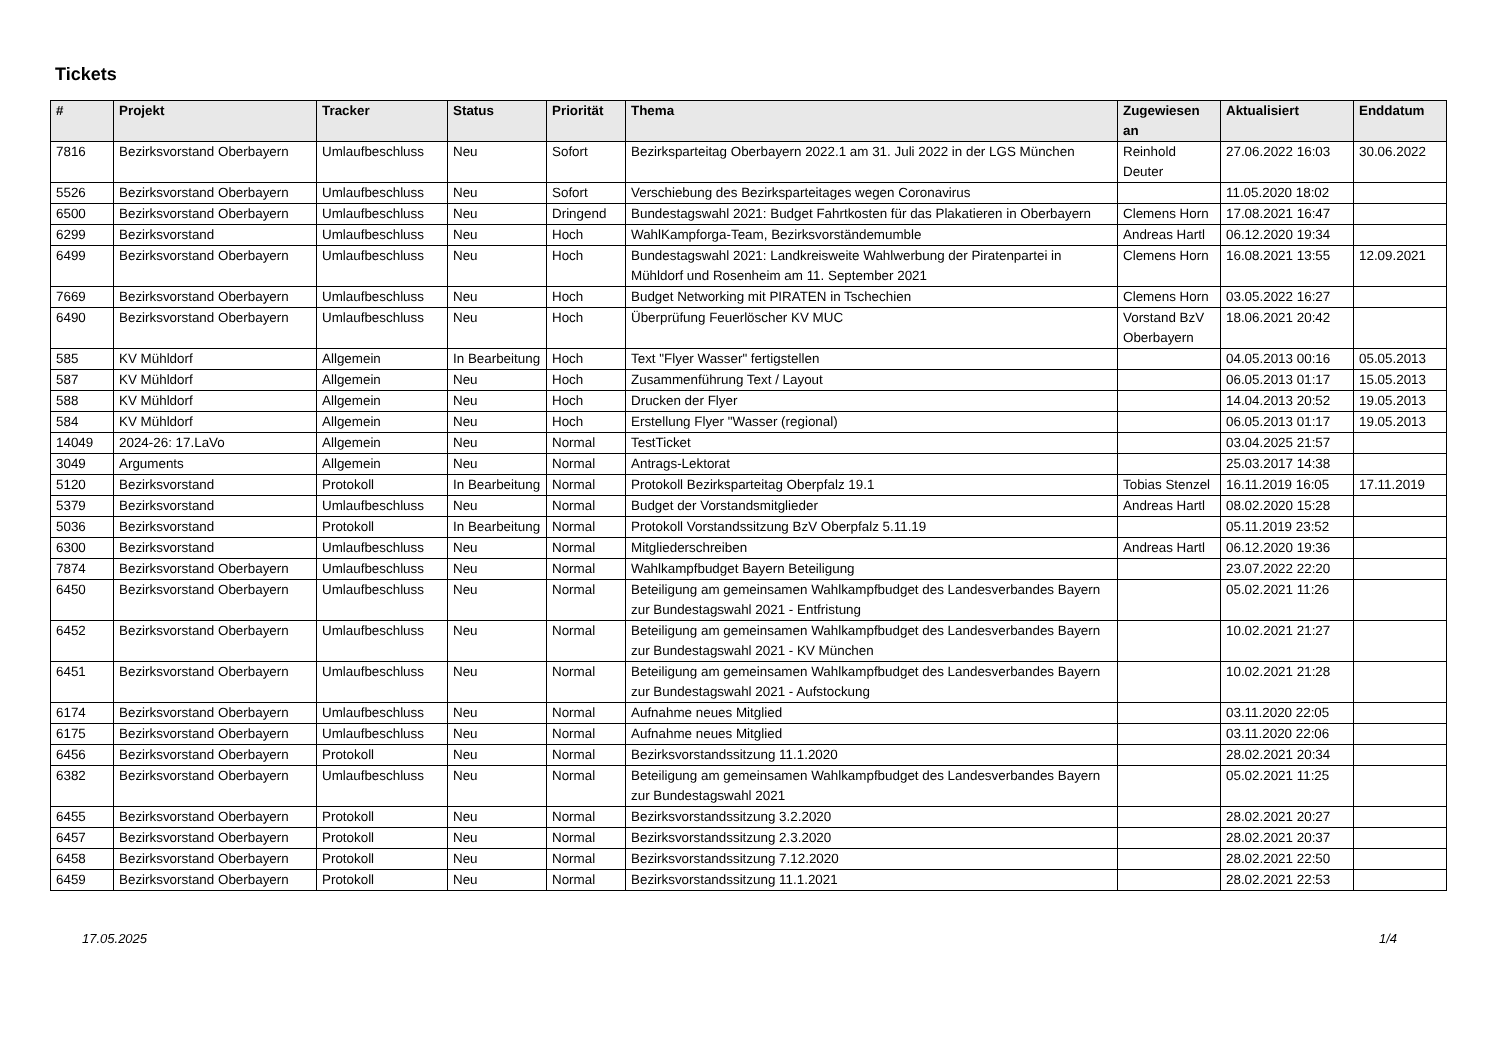Tickets
| # | Projekt | Tracker | Status | Priorität | Thema | Zugewiesen an | Aktualisiert | Enddatum |
| --- | --- | --- | --- | --- | --- | --- | --- | --- |
| 7816 | Bezirksvorstand Oberbayern | Umlaufbeschluss | Neu | Sofort | Bezirksparteitag Oberbayern 2022.1 am 31. Juli 2022 in der LGS München | Reinhold Deuter | 27.06.2022 16:03 | 30.06.2022 |
| 5526 | Bezirksvorstand Oberbayern | Umlaufbeschluss | Neu | Sofort | Verschiebung des Bezirksparteitages wegen Coronavirus | | 11.05.2020 18:02 | |
| 6500 | Bezirksvorstand Oberbayern | Umlaufbeschluss | Neu | Dringend | Bundestagswahl 2021: Budget Fahrtkosten für das Plakatieren in Oberbayern | Clemens Horn | 17.08.2021 16:47 | |
| 6299 | Bezirksvorstand | Umlaufbeschluss | Neu | Hoch | WahlKampforga-Team, Bezirksvorständemumble | Andreas Hartl | 06.12.2020 19:34 | |
| 6499 | Bezirksvorstand Oberbayern | Umlaufbeschluss | Neu | Hoch | Bundestagswahl 2021: Landkreisweite Wahlwerbung der Piratenpartei in Mühldorf und Rosenheim am 11. September 2021 | Clemens Horn | 16.08.2021 13:55 | 12.09.2021 |
| 7669 | Bezirksvorstand Oberbayern | Umlaufbeschluss | Neu | Hoch | Budget Networking mit PIRATEN in Tschechien | Clemens Horn | 03.05.2022 16:27 | |
| 6490 | Bezirksvorstand Oberbayern | Umlaufbeschluss | Neu | Hoch | Überprüfung Feuerlöscher KV MUC | Vorstand BzV Oberbayern | 18.06.2021 20:42 | |
| 585 | KV Mühldorf | Allgemein | In Bearbeitung | Hoch | Text "Flyer Wasser" fertigstellen | | 04.05.2013 00:16 | 05.05.2013 |
| 587 | KV Mühldorf | Allgemein | Neu | Hoch | Zusammenführung Text / Layout | | 06.05.2013 01:17 | 15.05.2013 |
| 588 | KV Mühldorf | Allgemein | Neu | Hoch | Drucken der Flyer | | 14.04.2013 20:52 | 19.05.2013 |
| 584 | KV Mühldorf | Allgemein | Neu | Hoch | Erstellung Flyer "Wasser (regional) | | 06.05.2013 01:17 | 19.05.2013 |
| 14049 | 2024-26: 17.LaVo | Allgemein | Neu | Normal | TestTicket | | 03.04.2025 21:57 | |
| 3049 | Arguments | Allgemein | Neu | Normal | Antrags-Lektorat | | 25.03.2017 14:38 | |
| 5120 | Bezirksvorstand | Protokoll | In Bearbeitung | Normal | Protokoll Bezirksparteitag Oberpfalz 19.1 | Tobias Stenzel | 16.11.2019 16:05 | 17.11.2019 |
| 5379 | Bezirksvorstand | Umlaufbeschluss | Neu | Normal | Budget der Vorstandsmitglieder | Andreas Hartl | 08.02.2020 15:28 | |
| 5036 | Bezirksvorstand | Protokoll | In Bearbeitung | Normal | Protokoll Vorstandssitzung BzV Oberpfalz 5.11.19 | | 05.11.2019 23:52 | |
| 6300 | Bezirksvorstand | Umlaufbeschluss | Neu | Normal | Mitgliederschreiben | Andreas Hartl | 06.12.2020 19:36 | |
| 7874 | Bezirksvorstand Oberbayern | Umlaufbeschluss | Neu | Normal | Wahlkampfbudget Bayern Beteiligung | | 23.07.2022 22:20 | |
| 6450 | Bezirksvorstand Oberbayern | Umlaufbeschluss | Neu | Normal | Beteiligung am gemeinsamen Wahlkampfbudget des Landesverbandes Bayern zur Bundestagswahl 2021 - Entfristung | | 05.02.2021 11:26 | |
| 6452 | Bezirksvorstand Oberbayern | Umlaufbeschluss | Neu | Normal | Beteiligung am gemeinsamen Wahlkampfbudget des Landesverbandes Bayern zur Bundestagswahl 2021 - KV München | | 10.02.2021 21:27 | |
| 6451 | Bezirksvorstand Oberbayern | Umlaufbeschluss | Neu | Normal | Beteiligung am gemeinsamen Wahlkampfbudget des Landesverbandes Bayern zur Bundestagswahl 2021 - Aufstockung | | 10.02.2021 21:28 | |
| 6174 | Bezirksvorstand Oberbayern | Umlaufbeschluss | Neu | Normal | Aufnahme neues Mitglied | | 03.11.2020 22:05 | |
| 6175 | Bezirksvorstand Oberbayern | Umlaufbeschluss | Neu | Normal | Aufnahme neues Mitglied | | 03.11.2020 22:06 | |
| 6456 | Bezirksvorstand Oberbayern | Protokoll | Neu | Normal | Bezirksvorstandssitzung 11.1.2020 | | 28.02.2021 20:34 | |
| 6382 | Bezirksvorstand Oberbayern | Umlaufbeschluss | Neu | Normal | Beteiligung am gemeinsamen Wahlkampfbudget des Landesverbandes Bayern zur Bundestagswahl 2021 | | 05.02.2021 11:25 | |
| 6455 | Bezirksvorstand Oberbayern | Protokoll | Neu | Normal | Bezirksvorstandssitzung 3.2.2020 | | 28.02.2021 20:27 | |
| 6457 | Bezirksvorstand Oberbayern | Protokoll | Neu | Normal | Bezirksvorstandssitzung 2.3.2020 | | 28.02.2021 20:37 | |
| 6458 | Bezirksvorstand Oberbayern | Protokoll | Neu | Normal | Bezirksvorstandssitzung 7.12.2020 | | 28.02.2021 22:50 | |
| 6459 | Bezirksvorstand Oberbayern | Protokoll | Neu | Normal | Bezirksvorstandssitzung 11.1.2021 | | 28.02.2021 22:53 | |
17.05.2025 1/4